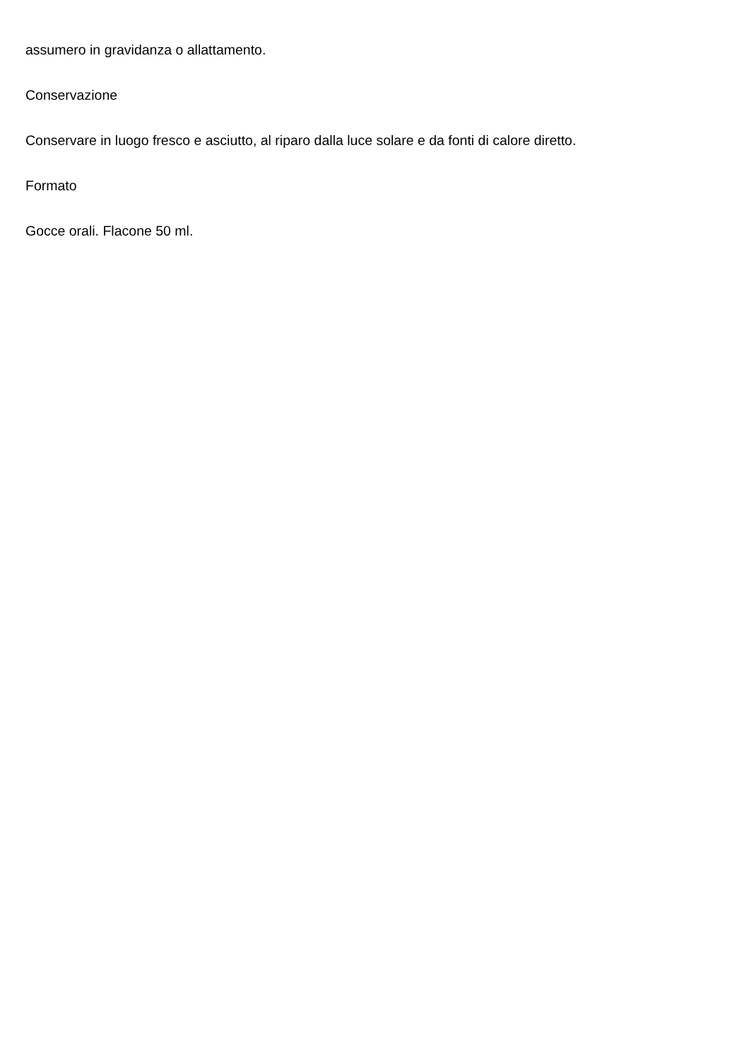assumero in gravidanza o allattamento.
Conservazione
Conservare in luogo fresco e asciutto, al riparo dalla luce solare e da fonti di calore diretto.
Formato
Gocce orali. Flacone 50 ml.